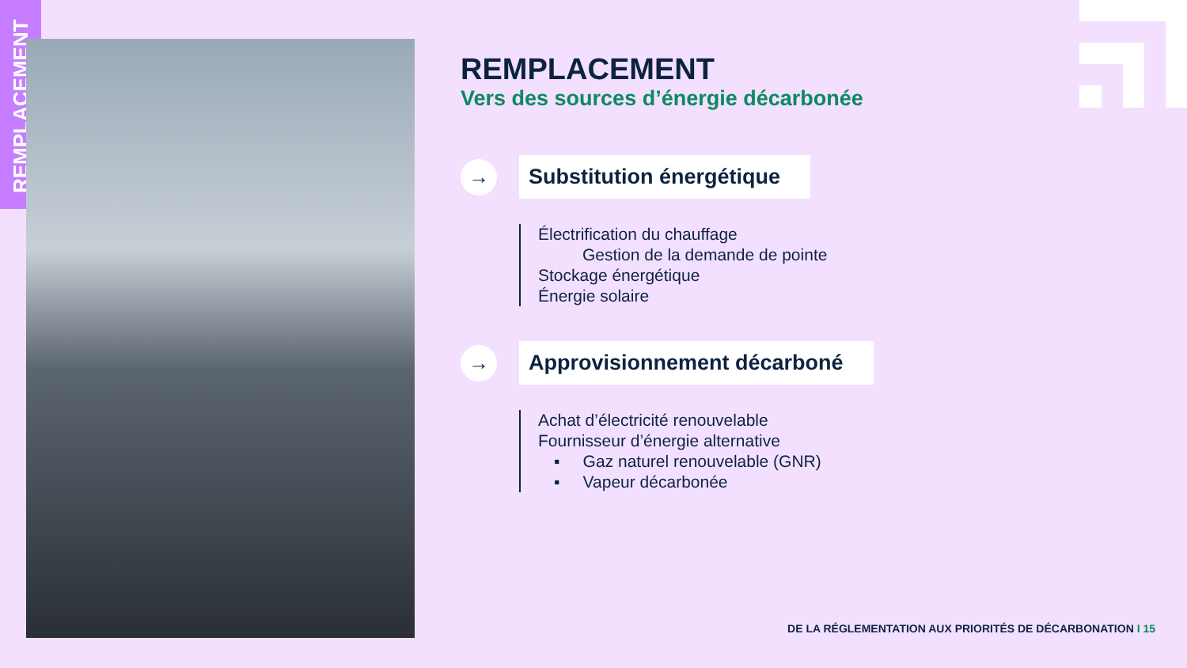REMPLACEMENT
REMPLACEMENT
Vers des sources d’énergie décarbonée
→
Substitution énergétique
Électrification du chauffage
Gestion de la demande de pointe
Stockage énergétique
Énergie solaire
→
Approvisionnement décarboné
Achat d’électricité renouvelable
Fournisseur d’énergie alternative
▪ Gaz naturel renouvelable (GNR)
▪ Vapeur décarbonée
DE LA RÉGLEMENTATION AUX PRIORITÉS DE DÉCARBONATION I 15